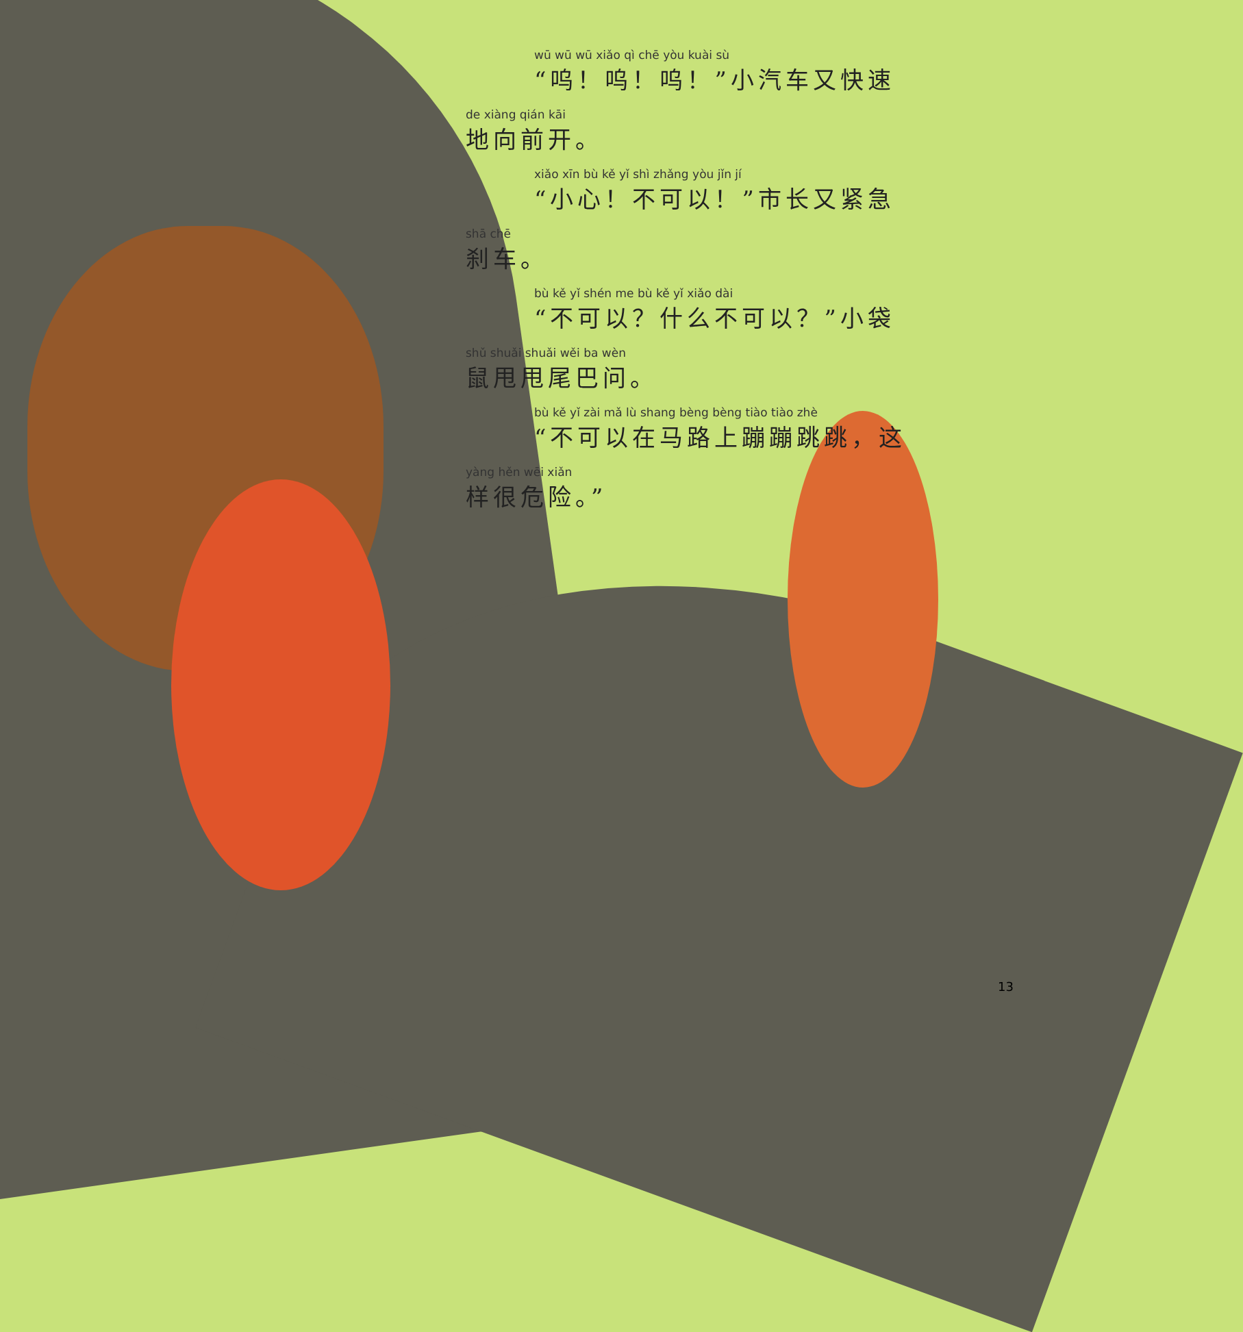wū wū wū xiǎo qì chē yòu kuài sù
“呜！呜！呜！”小汽车又快速
de xiàng qián kāi
地向前开。
xiǎo xīn bù kě yǐ shì zhǎng yòu jǐn jí
“小心！不可以！”市长又紧急
shā chē
刹车。
bù kě yǐ shén me bù kě yǐ xiǎo dài
“不可以？什么不可以？”小袋
shǔ shuǎi shuǎi wěi ba wèn
鼠甩甩尾巴问。
bù kě yǐ zài mǎ lù shang bèng bèng tiào tiào zhè
“不可以在马路上蹦蹦跳跳，这
yàng hěn wēi xiǎn
样很危险。”
13